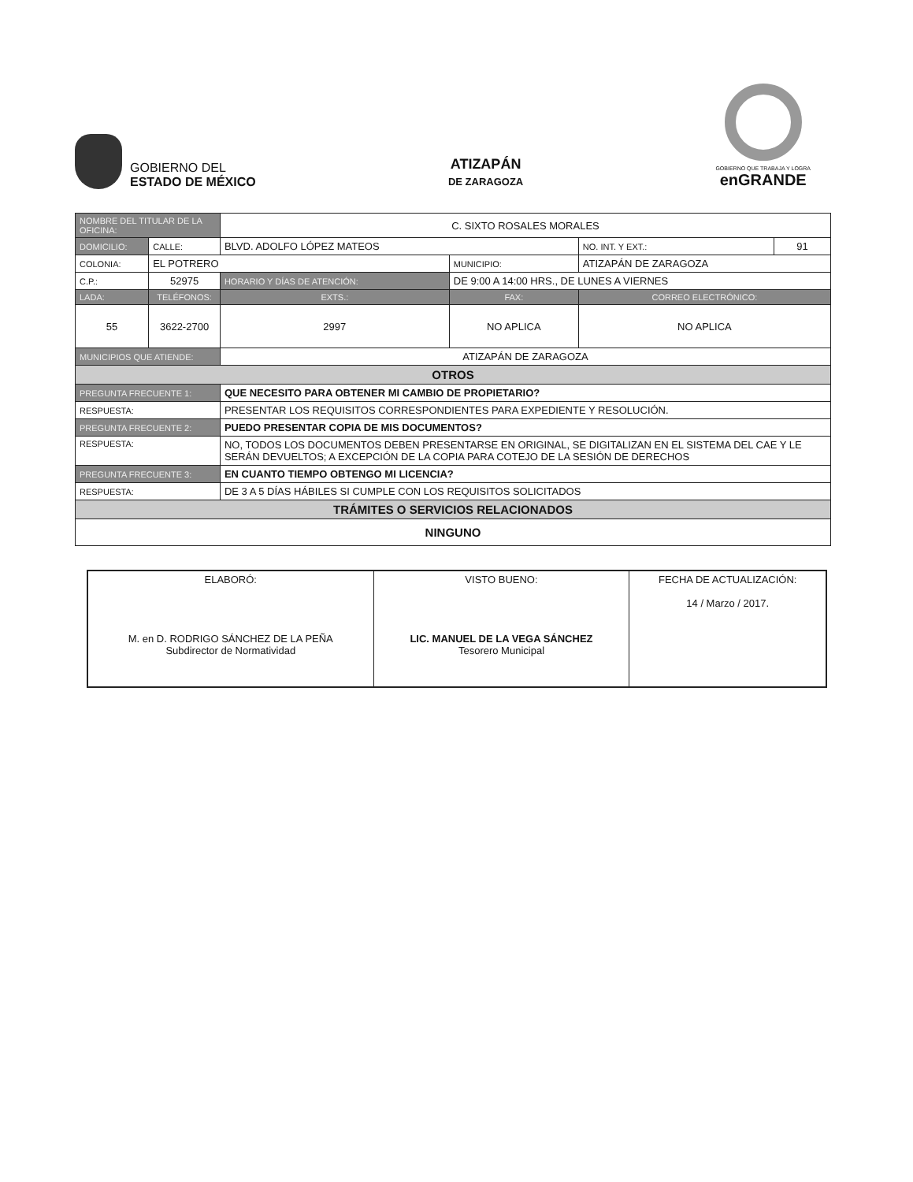GOBIERNO DEL
ESTADO DE MÉXICO
ATIZAPÁN
DE ZARAGOZA
GOBIERNO QUE TRABAJA Y LOGRA
enGRANDE
| NOMBRE DEL TITULAR DE LA OFICINA: | | | C. SIXTO ROSALES MORALES | | | | |
| DOMICILIO: | CALLE: | BLVD. ADOLFO LÓPEZ MATEOS | | | | NO. INT. Y EXT.: | 91 |
| COLONIA: | EL POTRERO | | | MUNICIPIO: | ATIZAPÁN DE ZARAGOZA | | |
| C.P.: | 52975 | HORARIO Y DÍAS DE ATENCIÓN: | | DE 9:00 A 14:00 HRS., DE LUNES A VIERNES | | | |
| LADA: | TELÉFONOS: | | EXTS.: | FAX: | | CORREO ELECTRÓNICO: | |
| 55 | 3622-2700 | | 2997 | NO APLICA | | NO APLICA | |
| MUNICIPIOS QUE ATIENDE: | | ATIZAPÁN DE ZARAGOZA | | | | | |
| OTROS | | | | | | | |
| PREGUNTA FRECUENTE 1: | | QUE NECESITO PARA OBTENER MI CAMBIO DE PROPIETARIO? | | | | | |
| RESPUESTA: | | PRESENTAR LOS REQUISITOS CORRESPONDIENTES PARA EXPEDIENTE Y RESOLUCIÓN. | | | | | |
| PREGUNTA FRECUENTE 2: | | PUEDO PRESENTAR COPIA DE MIS DOCUMENTOS? | | | | | |
| RESPUESTA: | | NO, TODOS LOS DOCUMENTOS DEBEN PRESENTARSE EN ORIGINAL, SE DIGITALIZAN EN EL SISTEMA DEL CAE Y LE SERÁN DEVUELTOS; A EXCEPCIÓN DE LA COPIA PARA COTEJO DE LA SESIÓN DE DERECHOS | | | | | |
| PREGUNTA FRECUENTE 3: | | EN CUANTO TIEMPO OBTENGO MI LICENCIA? | | | | | |
| RESPUESTA: | | DE 3 A 5 DÍAS HÁBILES SI CUMPLE CON LOS REQUISITOS SOLICITADOS | | | | | |
| TRÁMITES O SERVICIOS RELACIONADOS | | | | | | | |
| NINGUNO | | | | | | | |
| ELABORÓ: M. en D. RODRIGO SÁNCHEZ DE LA PEÑA Subdirector de Normatividad | VISTO BUENO: LIC. MANUEL DE LA VEGA SÁNCHEZ Tesorero Municipal | FECHA DE ACTUALIZACIÓN: 14 / Marzo / 2017. |